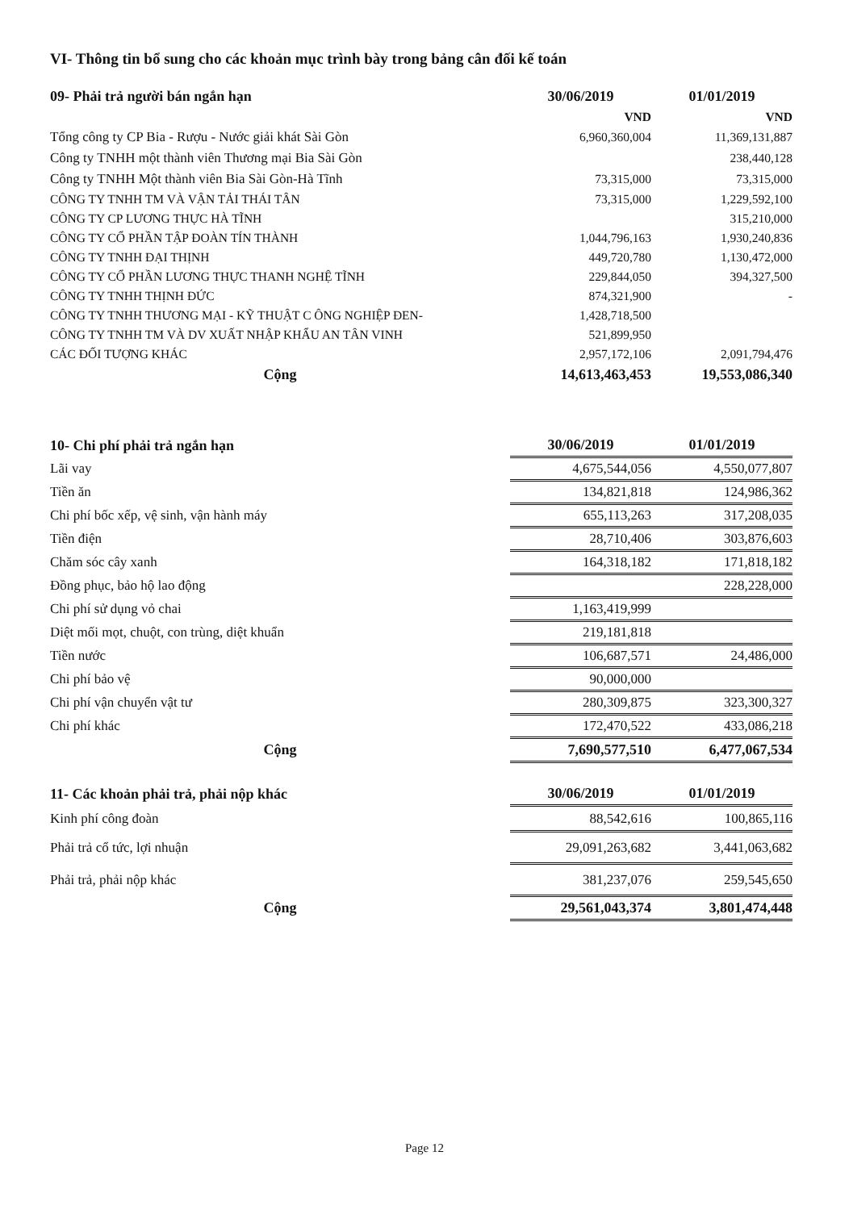VI- Thông tin bổ sung cho các khoản mục trình bày trong bảng cân đối kế toán
| 09- Phải trả người bán ngắn hạn | 30/06/2019 | 01/01/2019 |
| --- | --- | --- |
| | VND | VND |
| Tổng công ty CP Bia - Rượu - Nước giải khát Sài Gòn | 6,960,360,004 | 11,369,131,887 |
| Công ty TNHH một thành viên Thương mại Bia Sài Gòn | | 238,440,128 |
| Công ty TNHH Một thành viên Bia Sài Gòn-Hà Tĩnh | 73,315,000 | 73,315,000 |
| CÔNG TY TNHH TM VÀ VẬN TẢI THÁI TÂN | 73,315,000 | 1,229,592,100 |
| CÔNG TY CP LƯƠNG THỰC HÀ TĨNH | | 315,210,000 |
| CÔNG TY CỔ PHẦN TẬP ĐOÀN TÍN THÀNH | 1,044,796,163 | 1,930,240,836 |
| CÔNG TY TNHH ĐẠI THỊNH | 449,720,780 | 1,130,472,000 |
| CÔNG TY CỔ PHẦN LƯƠNG THỰC THANH NGHỆ TĨNH | 229,844,050 | 394,327,500 |
| CÔNG TY TNHH THỊNH ĐỨC | 874,321,900 | - |
| CÔNG TY TNHH THƯƠNG MẠI - KỸ THUẬT C ÔNG NGHIỆP ĐEN- | 1,428,718,500 | |
| CÔNG TY TNHH TM VÀ DV XUẤT NHẬP KHẨU AN TÂN VINH | 521,899,950 | |
| CÁC ĐỐI TƯỢNG KHÁC | 2,957,172,106 | 2,091,794,476 |
| Cộng | 14,613,463,453 | 19,553,086,340 |
| 10- Chi phí phải trả ngắn hạn | 30/06/2019 | 01/01/2019 |
| --- | --- | --- |
| Lãi vay | 4,675,544,056 | 4,550,077,807 |
| Tiền ăn | 134,821,818 | 124,986,362 |
| Chi phí bốc xếp, vệ sinh, vận hành máy | 655,113,263 | 317,208,035 |
| Tiền điện | 28,710,406 | 303,876,603 |
| Chăm sóc cây xanh | 164,318,182 | 171,818,182 |
| Đồng phục, bảo hộ lao động | | 228,228,000 |
| Chi phí sử dụng vỏ chai | 1,163,419,999 | |
| Diệt mối mọt, chuột, con trùng, diệt khuẩn | 219,181,818 | |
| Tiền nước | 106,687,571 | 24,486,000 |
| Chi phí bảo vệ | 90,000,000 | |
| Chi phí vận chuyển vật tư | 280,309,875 | 323,300,327 |
| Chi phí khác | 172,470,522 | 433,086,218 |
| Cộng | 7,690,577,510 | 6,477,067,534 |
| 11- Các khoản phải trả, phải nộp khác | 30/06/2019 | 01/01/2019 |
| --- | --- | --- |
| Kinh phí công đoàn | 88,542,616 | 100,865,116 |
| Phải trả cổ tức, lợi nhuận | 29,091,263,682 | 3,441,063,682 |
| Phải trả, phải nộp khác | 381,237,076 | 259,545,650 |
| Cộng | 29,561,043,374 | 3,801,474,448 |
Page 12